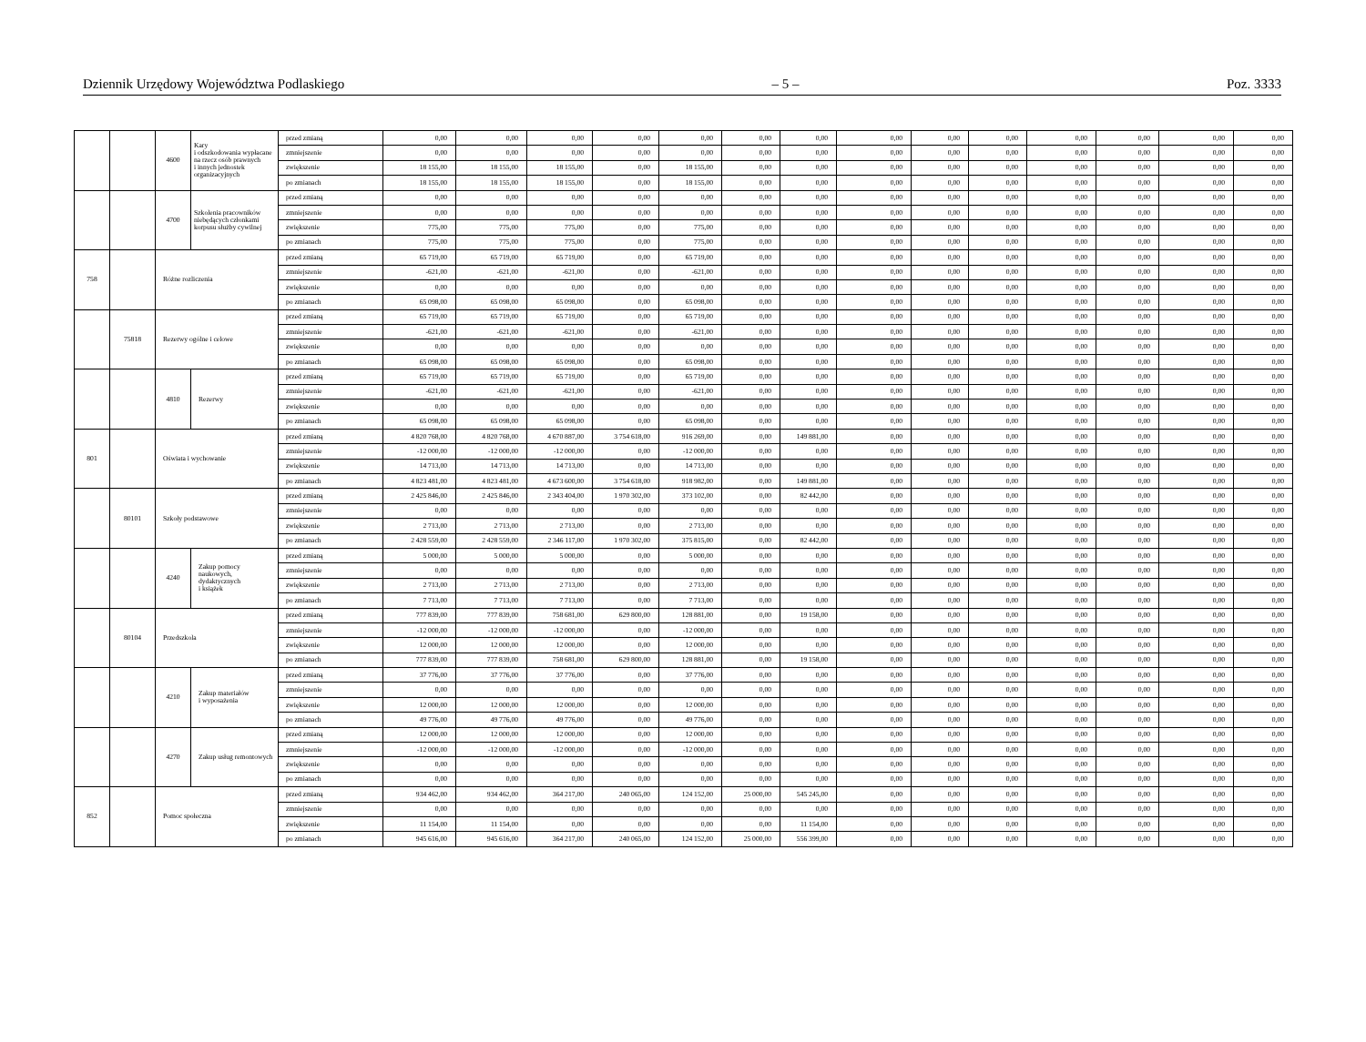Dziennik Urzędowy Województwa Podlaskiego – 5 – Poz. 3333
| | | 4600 | Kary i odszkodowania wypłacane na rzecz osób prawnych i innych jednostek organizacyjnych | przed zmianą | 0,00 | 0,00 | 0,00 | 0,00 | 0,00 | 0,00 | 0,00 | 0,00 | 0,00 | 0,00 | 0,00 | 0,00 | 0,00 | 0,00 |
| | | | | zmniejszenie | 0,00 | 0,00 | 0,00 | 0,00 | 0,00 | 0,00 | 0,00 | 0,00 | 0,00 | 0,00 | 0,00 | 0,00 | 0,00 | 0,00 |
| | | | | zwiększenie | 18 155,00 | 18 155,00 | 18 155,00 | 0,00 | 18 155,00 | 0,00 | 0,00 | 0,00 | 0,00 | 0,00 | 0,00 | 0,00 | 0,00 | 0,00 |
| | | | | po zmianach | 18 155,00 | 18 155,00 | 18 155,00 | 0,00 | 18 155,00 | 0,00 | 0,00 | 0,00 | 0,00 | 0,00 | 0,00 | 0,00 | 0,00 | 0,00 |
| | | 4700 | Szkolenia pracowników niebędących członkami korpusu służby cywilnej | przed zmianą | 0,00 | 0,00 | 0,00 | 0,00 | 0,00 | 0,00 | 0,00 | 0,00 | 0,00 | 0,00 | 0,00 | 0,00 | 0,00 | 0,00 |
| | | | | zmniejszenie | 0,00 | 0,00 | 0,00 | 0,00 | 0,00 | 0,00 | 0,00 | 0,00 | 0,00 | 0,00 | 0,00 | 0,00 | 0,00 | 0,00 |
| | | | | zwiększenie | 775,00 | 775,00 | 775,00 | 0,00 | 775,00 | 0,00 | 0,00 | 0,00 | 0,00 | 0,00 | 0,00 | 0,00 | 0,00 | 0,00 |
| | | | | po zmianach | 775,00 | 775,00 | 775,00 | 0,00 | 775,00 | 0,00 | 0,00 | 0,00 | 0,00 | 0,00 | 0,00 | 0,00 | 0,00 | 0,00 |
| 758 | | Różne rozliczenia | | przed zmianą | 65 719,00 | 65 719,00 | 65 719,00 | 0,00 | 65 719,00 | 0,00 | 0,00 | 0,00 | 0,00 | 0,00 | 0,00 | 0,00 | 0,00 | 0,00 |
| | | | | zmniejszenie | -621,00 | -621,00 | -621,00 | 0,00 | -621,00 | 0,00 | 0,00 | 0,00 | 0,00 | 0,00 | 0,00 | 0,00 | 0,00 | 0,00 |
| | | | | zwiększenie | 0,00 | 0,00 | 0,00 | 0,00 | 0,00 | 0,00 | 0,00 | 0,00 | 0,00 | 0,00 | 0,00 | 0,00 | 0,00 | 0,00 |
| | | | | po zmianach | 65 098,00 | 65 098,00 | 65 098,00 | 0,00 | 65 098,00 | 0,00 | 0,00 | 0,00 | 0,00 | 0,00 | 0,00 | 0,00 | 0,00 | 0,00 |
| | 75818 | Rezerwy ogólne i celowe | | przed zmianą | 65 719,00 | 65 719,00 | 65 719,00 | 0,00 | 65 719,00 | 0,00 | 0,00 | 0,00 | 0,00 | 0,00 | 0,00 | 0,00 | 0,00 | 0,00 |
| | | | | zmniejszenie | -621,00 | -621,00 | -621,00 | 0,00 | -621,00 | 0,00 | 0,00 | 0,00 | 0,00 | 0,00 | 0,00 | 0,00 | 0,00 | 0,00 |
| | | | | zwiększenie | 0,00 | 0,00 | 0,00 | 0,00 | 0,00 | 0,00 | 0,00 | 0,00 | 0,00 | 0,00 | 0,00 | 0,00 | 0,00 | 0,00 |
| | | | | po zmianach | 65 098,00 | 65 098,00 | 65 098,00 | 0,00 | 65 098,00 | 0,00 | 0,00 | 0,00 | 0,00 | 0,00 | 0,00 | 0,00 | 0,00 | 0,00 |
| | | 4810 | Rezerwy | przed zmianą | 65 719,00 | 65 719,00 | 65 719,00 | 0,00 | 65 719,00 | 0,00 | 0,00 | 0,00 | 0,00 | 0,00 | 0,00 | 0,00 | 0,00 | 0,00 |
| | | | | zmniejszenie | -621,00 | -621,00 | -621,00 | 0,00 | -621,00 | 0,00 | 0,00 | 0,00 | 0,00 | 0,00 | 0,00 | 0,00 | 0,00 | 0,00 |
| | | | | zwiększenie | 0,00 | 0,00 | 0,00 | 0,00 | 0,00 | 0,00 | 0,00 | 0,00 | 0,00 | 0,00 | 0,00 | 0,00 | 0,00 | 0,00 |
| | | | | po zmianach | 65 098,00 | 65 098,00 | 65 098,00 | 0,00 | 65 098,00 | 0,00 | 0,00 | 0,00 | 0,00 | 0,00 | 0,00 | 0,00 | 0,00 | 0,00 |
| 801 | | Oświata i wychowanie | | przed zmianą | 4 820 768,00 | 4 820 768,00 | 4 670 887,00 | 3 754 618,00 | 916 269,00 | 0,00 | 149 881,00 | 0,00 | 0,00 | 0,00 | 0,00 | 0,00 | 0,00 | 0,00 |
| | | | | zmniejszenie | -12 000,00 | -12 000,00 | -12 000,00 | 0,00 | -12 000,00 | 0,00 | 0,00 | 0,00 | 0,00 | 0,00 | 0,00 | 0,00 | 0,00 | 0,00 |
| | | | | zwiększenie | 14 713,00 | 14 713,00 | 14 713,00 | 0,00 | 14 713,00 | 0,00 | 0,00 | 0,00 | 0,00 | 0,00 | 0,00 | 0,00 | 0,00 | 0,00 |
| | | | | po zmianach | 4 823 481,00 | 4 823 481,00 | 4 673 600,00 | 3 754 618,00 | 918 982,00 | 0,00 | 149 881,00 | 0,00 | 0,00 | 0,00 | 0,00 | 0,00 | 0,00 | 0,00 |
| | 80101 | Szkoły podstawowe | | przed zmianą | 2 425 846,00 | 2 425 846,00 | 2 343 404,00 | 1 970 302,00 | 373 102,00 | 0,00 | 82 442,00 | 0,00 | 0,00 | 0,00 | 0,00 | 0,00 | 0,00 | 0,00 |
| | | | | zmniejszenie | 0,00 | 0,00 | 0,00 | 0,00 | 0,00 | 0,00 | 0,00 | 0,00 | 0,00 | 0,00 | 0,00 | 0,00 | 0,00 | 0,00 |
| | | | | zwiększenie | 2 713,00 | 2 713,00 | 2 713,00 | 0,00 | 2 713,00 | 0,00 | 0,00 | 0,00 | 0,00 | 0,00 | 0,00 | 0,00 | 0,00 | 0,00 |
| | | | | po zmianach | 2 428 559,00 | 2 428 559,00 | 2 346 117,00 | 1 970 302,00 | 375 815,00 | 0,00 | 82 442,00 | 0,00 | 0,00 | 0,00 | 0,00 | 0,00 | 0,00 | 0,00 |
| | | 4240 | Zakup pomocy naukowych, dydaktycznych i książek | przed zmianą | 5 000,00 | 5 000,00 | 5 000,00 | 0,00 | 5 000,00 | 0,00 | 0,00 | 0,00 | 0,00 | 0,00 | 0,00 | 0,00 | 0,00 | 0,00 |
| | | | | zmniejszenie | 0,00 | 0,00 | 0,00 | 0,00 | 0,00 | 0,00 | 0,00 | 0,00 | 0,00 | 0,00 | 0,00 | 0,00 | 0,00 | 0,00 |
| | | | | zwiększenie | 2 713,00 | 2 713,00 | 2 713,00 | 0,00 | 2 713,00 | 0,00 | 0,00 | 0,00 | 0,00 | 0,00 | 0,00 | 0,00 | 0,00 | 0,00 |
| | | | | po zmianach | 7 713,00 | 7 713,00 | 7 713,00 | 0,00 | 7 713,00 | 0,00 | 0,00 | 0,00 | 0,00 | 0,00 | 0,00 | 0,00 | 0,00 | 0,00 |
| | 80104 | Przedszkola | | przed zmianą | 777 839,00 | 777 839,00 | 758 681,00 | 629 800,00 | 128 881,00 | 0,00 | 19 158,00 | 0,00 | 0,00 | 0,00 | 0,00 | 0,00 | 0,00 | 0,00 |
| | | | | zmniejszenie | -12 000,00 | -12 000,00 | -12 000,00 | 0,00 | -12 000,00 | 0,00 | 0,00 | 0,00 | 0,00 | 0,00 | 0,00 | 0,00 | 0,00 | 0,00 |
| | | | | zwiększenie | 12 000,00 | 12 000,00 | 12 000,00 | 0,00 | 12 000,00 | 0,00 | 0,00 | 0,00 | 0,00 | 0,00 | 0,00 | 0,00 | 0,00 | 0,00 |
| | | | | po zmianach | 777 839,00 | 777 839,00 | 758 681,00 | 629 800,00 | 128 881,00 | 0,00 | 19 158,00 | 0,00 | 0,00 | 0,00 | 0,00 | 0,00 | 0,00 | 0,00 |
| | | 4210 | Zakup materiałów i wyposażenia | przed zmianą | 37 776,00 | 37 776,00 | 37 776,00 | 0,00 | 37 776,00 | 0,00 | 0,00 | 0,00 | 0,00 | 0,00 | 0,00 | 0,00 | 0,00 | 0,00 |
| | | | | zmniejszenie | 0,00 | 0,00 | 0,00 | 0,00 | 0,00 | 0,00 | 0,00 | 0,00 | 0,00 | 0,00 | 0,00 | 0,00 | 0,00 | 0,00 |
| | | | | zwiększenie | 12 000,00 | 12 000,00 | 12 000,00 | 0,00 | 12 000,00 | 0,00 | 0,00 | 0,00 | 0,00 | 0,00 | 0,00 | 0,00 | 0,00 | 0,00 |
| | | | | po zmianach | 49 776,00 | 49 776,00 | 49 776,00 | 0,00 | 49 776,00 | 0,00 | 0,00 | 0,00 | 0,00 | 0,00 | 0,00 | 0,00 | 0,00 | 0,00 |
| | | 4270 | Zakup usług remontowych | przed zmianą | 12 000,00 | 12 000,00 | 12 000,00 | 0,00 | 12 000,00 | 0,00 | 0,00 | 0,00 | 0,00 | 0,00 | 0,00 | 0,00 | 0,00 | 0,00 |
| | | | | zmniejszenie | -12 000,00 | -12 000,00 | -12 000,00 | 0,00 | -12 000,00 | 0,00 | 0,00 | 0,00 | 0,00 | 0,00 | 0,00 | 0,00 | 0,00 | 0,00 |
| | | | | zwiększenie | 0,00 | 0,00 | 0,00 | 0,00 | 0,00 | 0,00 | 0,00 | 0,00 | 0,00 | 0,00 | 0,00 | 0,00 | 0,00 | 0,00 |
| | | | | po zmianach | 0,00 | 0,00 | 0,00 | 0,00 | 0,00 | 0,00 | 0,00 | 0,00 | 0,00 | 0,00 | 0,00 | 0,00 | 0,00 | 0,00 |
| 852 | | Pomoc społeczna | | przed zmianą | 934 462,00 | 934 462,00 | 364 217,00 | 240 065,00 | 124 152,00 | 25 000,00 | 545 245,00 | 0,00 | 0,00 | 0,00 | 0,00 | 0,00 | 0,00 | 0,00 |
| | | | | zmniejszenie | 0,00 | 0,00 | 0,00 | 0,00 | 0,00 | 0,00 | 0,00 | 0,00 | 0,00 | 0,00 | 0,00 | 0,00 | 0,00 | 0,00 |
| | | | | zwiększenie | 11 154,00 | 11 154,00 | 0,00 | 0,00 | 0,00 | 0,00 | 11 154,00 | 0,00 | 0,00 | 0,00 | 0,00 | 0,00 | 0,00 | 0,00 |
| | | | | po zmianach | 945 616,00 | 945 616,00 | 364 217,00 | 240 065,00 | 124 152,00 | 25 000,00 | 556 399,00 | 0,00 | 0,00 | 0,00 | 0,00 | 0,00 | 0,00 | 0,00 |